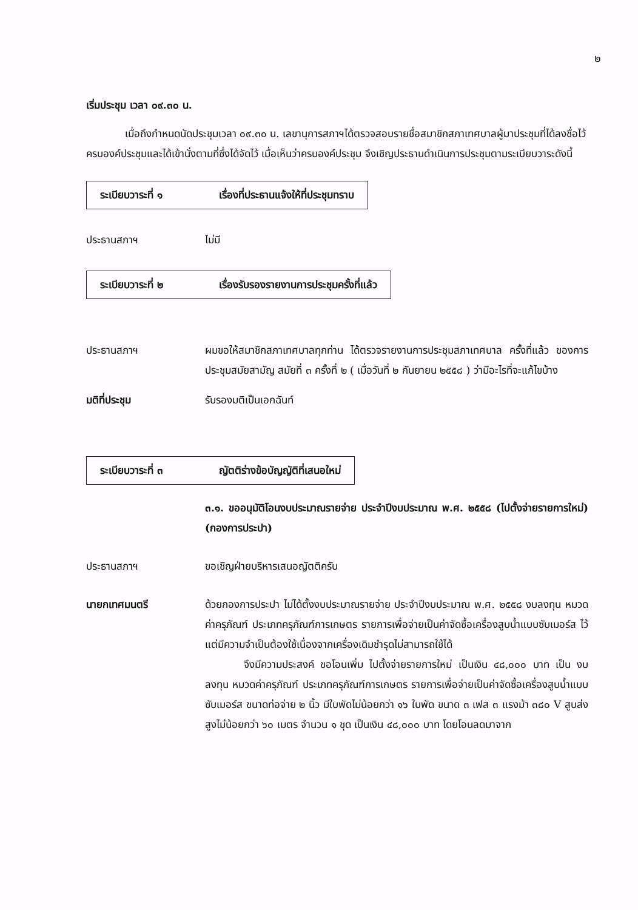๒
เริ่มประชุม เวลา ๐๙.๓๐ น.
เมื่อถึงกำหนดนัดประชุมเวลา ๐๙.๓๐ น. เลขานุการสภาฯได้ตรวจสอบรายชื่อสมาชิกสภาเทศบาลผู้มาประชุมที่ได้ลงชื่อไว้ครบองค์ประชุมและได้เข้านั่งตามที่ซึ่งได้จัดไว้ เมื่อเห็นว่าครบองค์ประชุม จึงเชิญประธานดำเนินการประชุมตามระเบียบวาระดังนี้
ระเบียบวาระที่ ๑ เรื่องที่ประธานแจ้งให้ที่ประชุมทราบ
ประธานสภาฯ ไม่มี
ระเบียบวาระที่ ๒ เรื่องรับรองรายงานการประชุมครั้งที่แล้ว
ประธานสภาฯ ผมขอให้สมาชิกสภาเทศบาลทุกท่าน ได้ตรวจรายงานการประชุมสภาเทศบาล ครั้งที่แล้ว ของการประชุมสมัยสามัญ สมัยที่ ๓ ครั้งที่ ๒ ( เมื่อวันที่ ๒ กันยายน ๒๕๕๘ ) ว่ามีอะไรที่จะแก้ไขบ้าง
มติที่ประชุม รับรองมติเป็นเอกฉันท์
ระเบียบวาระที่ ๓ ญัตติร่างข้อบัญญัติที่เสนอใหม่
๓.๑. ขออนุมัติโอนงบประมาณรายจ่าย ประจำปีงบประมาณ พ.ศ. ๒๕๕๘ (ไปตั้งจ่ายรายการใหม่) (กองการประปา)
ประธานสภาฯ ขอเชิญฝ่ายบริหารเสนอญัตติครับ
นายกเทศมนตรี ด้วยกองการประปา ไม่ได้ตั้งงบประมาณรายจ่าย ประจำปีงบประมาณ พ.ศ. ๒๕๕๘ งบลงทุน หมวดค่าครุภัณฑ์ ประเภทครุภัณฑ์การเกษตร รายการเพื่อจ่ายเป็นค่าจัดซื้อเครื่องสูบน้ำแบบซับเมอร์ส ไว้ แต่มีความจำเป็นต้องใช้เนื่องจากเครื่องเดิมชำรุดไม่สามารถใช้ได้
จึงมีความประสงค์ ขอโอนเพิ่ม ไปตั้งจ่ายรายการใหม่ เป็นเงิน ๔๘,๐๐๐ บาท เป็น งบลงทุน หมวดค่าครุภัณฑ์ ประเภทครุภัณฑ์การเกษตร รายการเพื่อจ่ายเป็นค่าจัดซื้อเครื่องสูบน้ำแบบซับเมอร์ส ขนาดท่อจ่าย ๒ นิ้ว มีใบพัดไม่น้อยกว่า ๑๖ ใบพัด ขนาด ๓ เฟส ๓ แรงม้า ๓๘๐ V สูบส่งสูงไม่น้อยกว่า ๖๐ เมตร จำนวน ๑ ชุด เป็นเงิน ๔๘,๐๐๐ บาท โดยโอนลดมาจาก